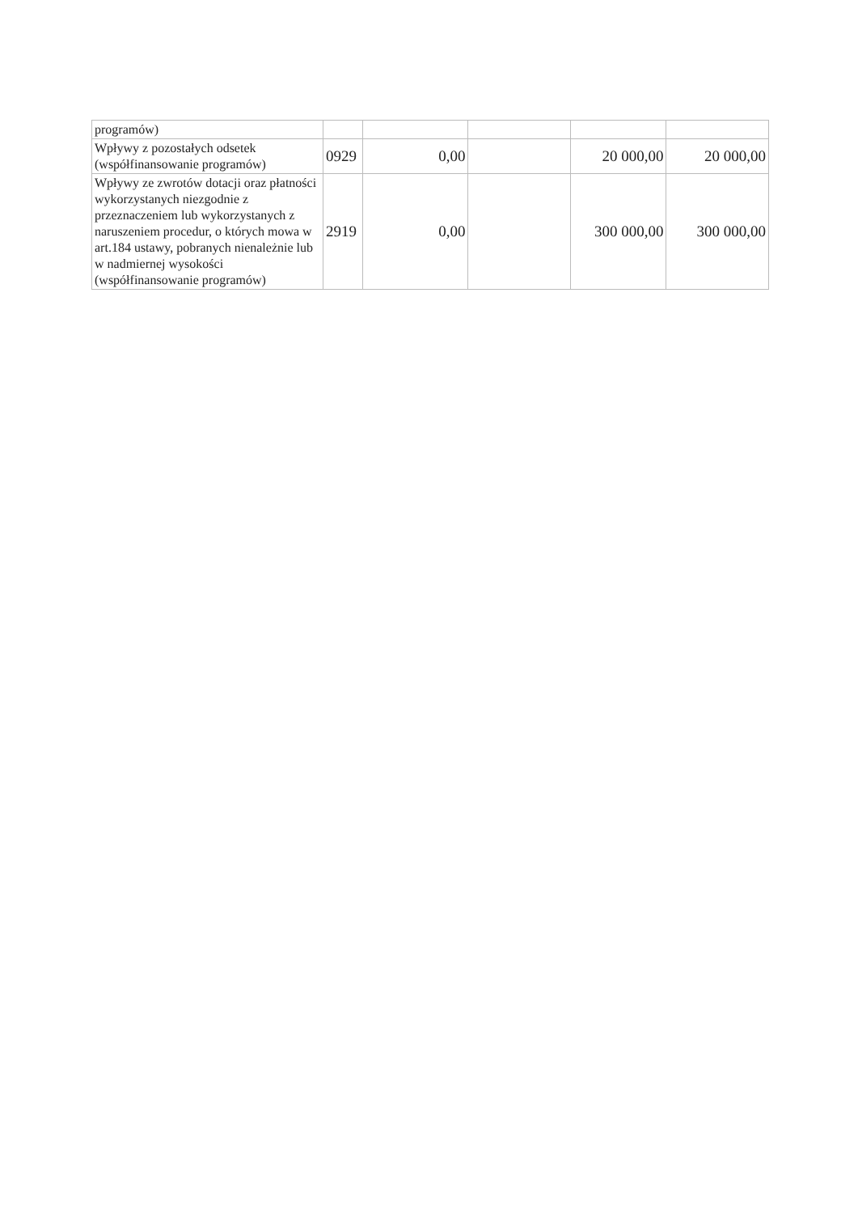| programów) | | | | | |
| Wpływy z pozostałych odsetek (współfinansowanie programów) | 0929 | 0,00 | | 20 000,00 | 20 000,00 |
| Wpływy ze zwrotów dotacji oraz płatności wykorzystanych niezgodnie z przeznaczeniem lub wykorzystanych z naruszeniem procedur, o których mowa w art.184 ustawy, pobranych nienależnie lub w nadmiernej wysokości (współfinansowanie programów) | 2919 | 0,00 | | 300 000,00 | 300 000,00 |